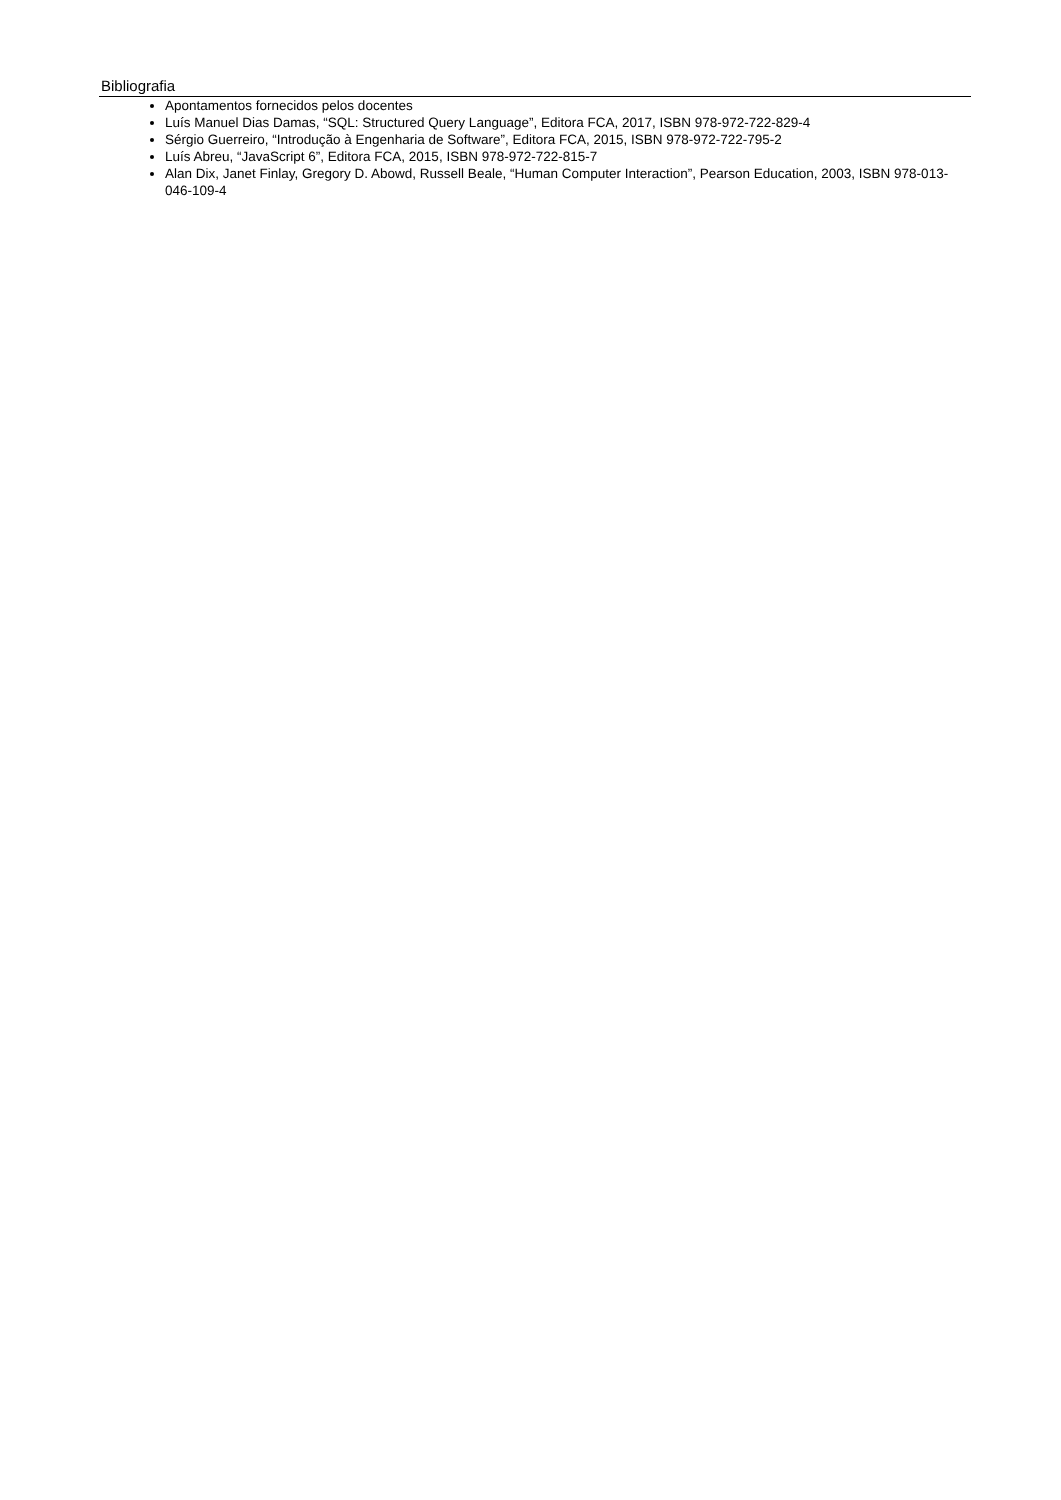Bibliografia
Apontamentos fornecidos pelos docentes
Luís Manuel Dias Damas, “SQL: Structured Query Language”, Editora FCA, 2017, ISBN 978-972-722-829-4
Sérgio Guerreiro, “Introdução à Engenharia de Software”, Editora FCA, 2015, ISBN 978-972-722-795-2
Luís Abreu, “JavaScript 6”, Editora FCA, 2015, ISBN 978-972-722-815-7
Alan Dix, Janet Finlay, Gregory D. Abowd, Russell Beale, “Human Computer Interaction”, Pearson Education, 2003, ISBN 978-013-046-109-4